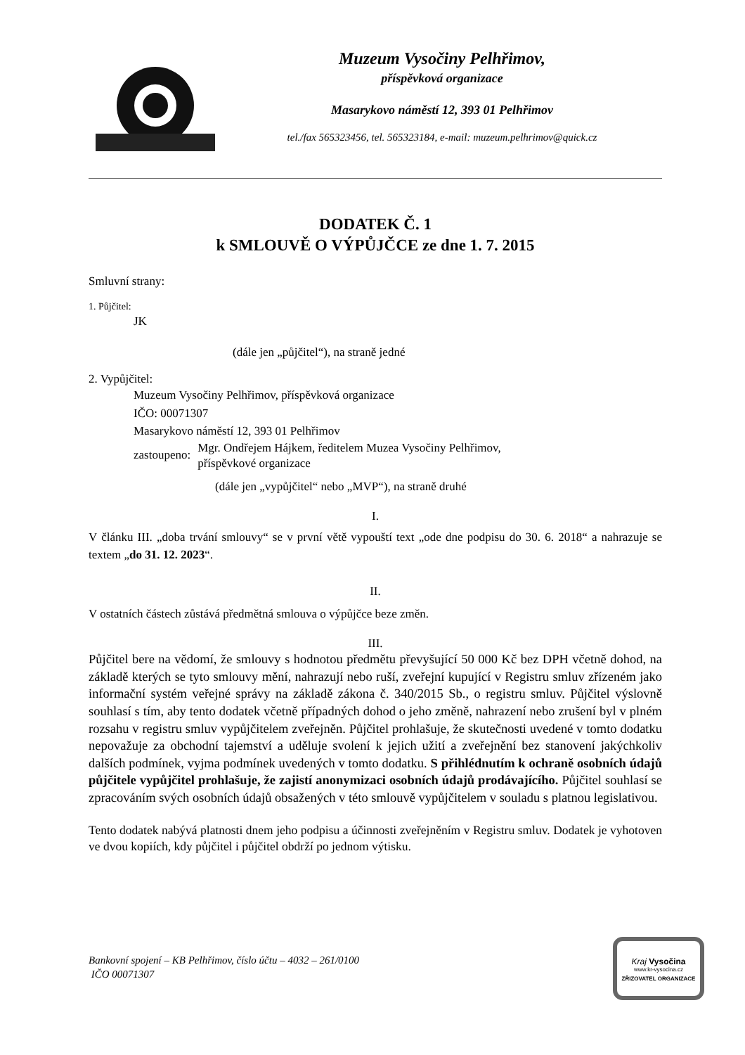Muzeum Vysočiny Pelhřimov,
příspěvková organizace
Masarykovo náměstí 12, 393 01 Pelhřimov
tel./fax 565323456, tel. 565323184, e-mail: muzeum.pelhrimov@quick.cz
DODATEK Č. 1
k SMLOUVĚ O VÝPŮJČCE ze dne 1. 7. 2015
Smluvní strany:
1. Půjčitel:
JK
(dále jen „půjčitel“), na straně jedné
2. Vypůjčitel:
Muzeum Vysočiny Pelhřimov, příspěvková organizace
IČO: 00071307
Masarykovo náměstí 12, 393 01 Pelhřimov
zastoupeno: Mgr. Ondřejem Hájkem, ředitelem Muzea Vysočiny Pelhřimov,
příspěvkové organizace
(dále jen „vypůjčitel“ nebo „MVP“), na straně druhé
I.
V článku III. „doba trvání smlouvy“ se v první větě vypouští text „ode dne podpisu do 30. 6. 2018“ a nahrazuje se textem „do 31. 12. 2023“.
II.
V ostatních částech zůstává předmětná smlouva o výpůjčce beze změn.
III.
Půjčitel bere na vědomí, že smlouvy s hodnotou předmětu převyšující 50 000 Kč bez DPH včetně dohod, na základě kterých se tyto smlouvy mění, nahrazují nebo ruší, zveřejní kupující v Registru smluv zřízeném jako informační systém veřejné správy na základě zákona č. 340/2015 Sb., o registru smluv. Půjčitel výslovně souhlasí s tím, aby tento dodatek včetně případných dohod o jeho změně, nahrazení nebo zrušení byl v plném rozsahu v registru smluv vypůjčitelem zveřejněn. Půjčitel prohlašuje, že skutečnosti uvedené v tomto dodatku nepovažuje za obchodní tajemství a uděluje svolení k jejich užití a zveřejnění bez stanovení jakýchkoliv dalších podmínek, vyjma podmínek uvedených v tomto dodatku. S přihlédnutím k ochraně osobních údajů půjčitele vypůjčitel prohlašuje, že zajistí anonymizaci osobních údajů prodávajícího. Půjčitel souhlasí se zpracováním svých osobních údajů obsažených v této smlouvě vypůjčitelem v souladu s platnou legislativou.
Tento dodatek nabývá platnosti dnem jeho podpisu a účinnosti zveřejněním v Registru smluv. Dodatek je vyhotoven ve dvou kopiích, kdy půjčitel i půjčitel obdrží po jednom výtisku.
Bankovní spojení – KB Pelhřimov, číslo účtu – 4032 – 261/0100
IČO 00071307
Kraj Vysočina
www.kr-vysocina.cz
ZŘIZOVATEL ORGANIZACE